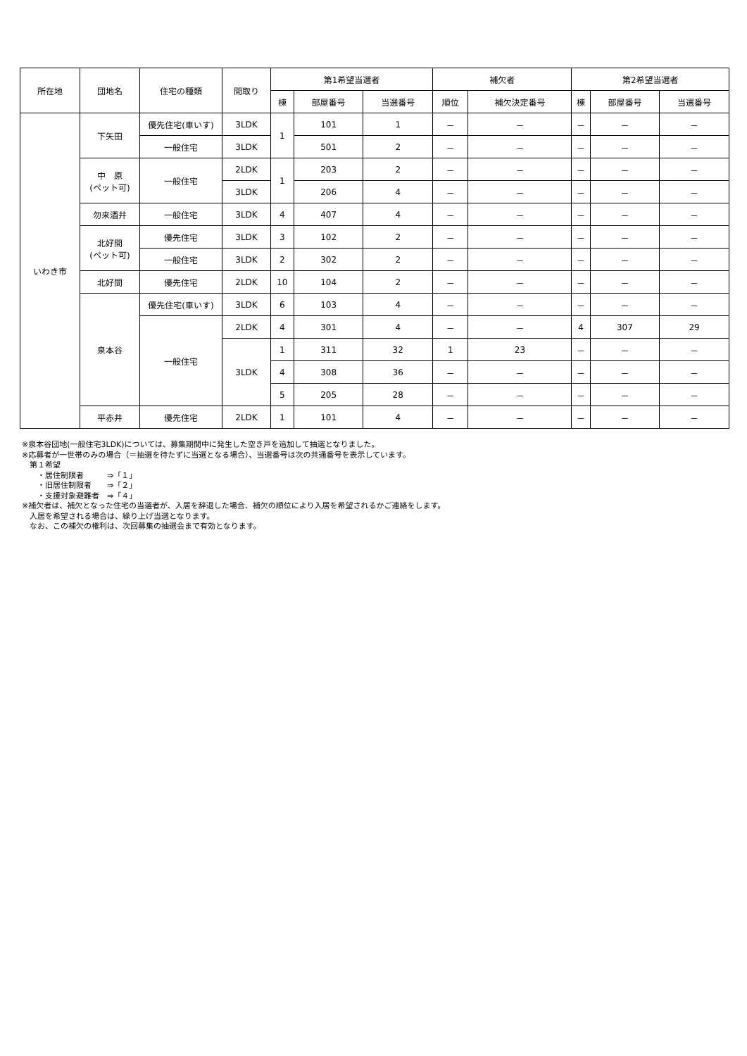| 所在地 | 団地名 | 住宅の種類 | 間取り | 第1希望当選者 | | | 補欠者 | | 第2希望当選者 | | |
| --- | --- | --- | --- | --- | --- | --- | --- | --- | --- | --- | --- |
| | | | | 棟 | 部屋番号 | 当選番号 | 順位 | 補欠決定番号 | 棟 | 部屋番号 | 当選番号 |
| いわき市 | 下矢田 | 優先住宅(車いす) | 3LDK | 1 | 101 | 1 | － | － | － | － | － |
| | | 一般住宅 | 3LDK | | 501 | 2 | － | － | － | － | － |
| | 中 原 (ペット可) | 一般住宅 | 2LDK | 1 | 203 | 2 | － | － | － | － | － |
| | | | 3LDK | | 206 | 4 | － | － | － | － | － |
| | 勿来酒井 | 一般住宅 | 3LDK | 4 | 407 | 4 | － | － | － | － | － |
| | 北好間 (ペット可) | 優先住宅 | 3LDK | 3 | 102 | 2 | － | － | － | － | － |
| | | 一般住宅 | 3LDK | 2 | 302 | 2 | － | － | － | － | － |
| | 北好間 | 優先住宅 | 2LDK | 10 | 104 | 2 | － | － | － | － | － |
| | 泉本谷 | 優先住宅(車いす) | 3LDK | 6 | 103 | 4 | － | － | － | － | － |
| | | 一般住宅 | 2LDK | 4 | 301 | 4 | － | － | 4 | 307 | 29 |
| | | | 3LDK | 1 | 311 | 32 | 1 | 23 | － | － | － |
| | | | | 4 | 308 | 36 | － | － | － | － | － |
| | | | | 5 | 205 | 28 | － | － | － | － | － |
| | 平赤井 | 優先住宅 | 2LDK | 1 | 101 | 4 | － | － | － | － | － |
※泉本谷団地(一般住宅3LDK)については、募集期間中に発生した空き戸を追加して抽選となりました。
※応募者が一世帯のみの場合（＝抽選を待たずに当選となる場合）、当選番号は次の共通番号を表示しています。
　第１希望
　　・居住制限者　　　⇒「１」
　　・旧居住制限者　　⇒「２」
　　・支援対象避難者　⇒「４」
※補欠者は、補欠となった住宅の当選者が、入居を辞退した場合、補欠の順位により入居を希望されるかご連絡をします。
　入居を希望される場合は、繰り上げ当選となります。
　なお、この補欠の権利は、次回募集の抽選会まで有効となります。